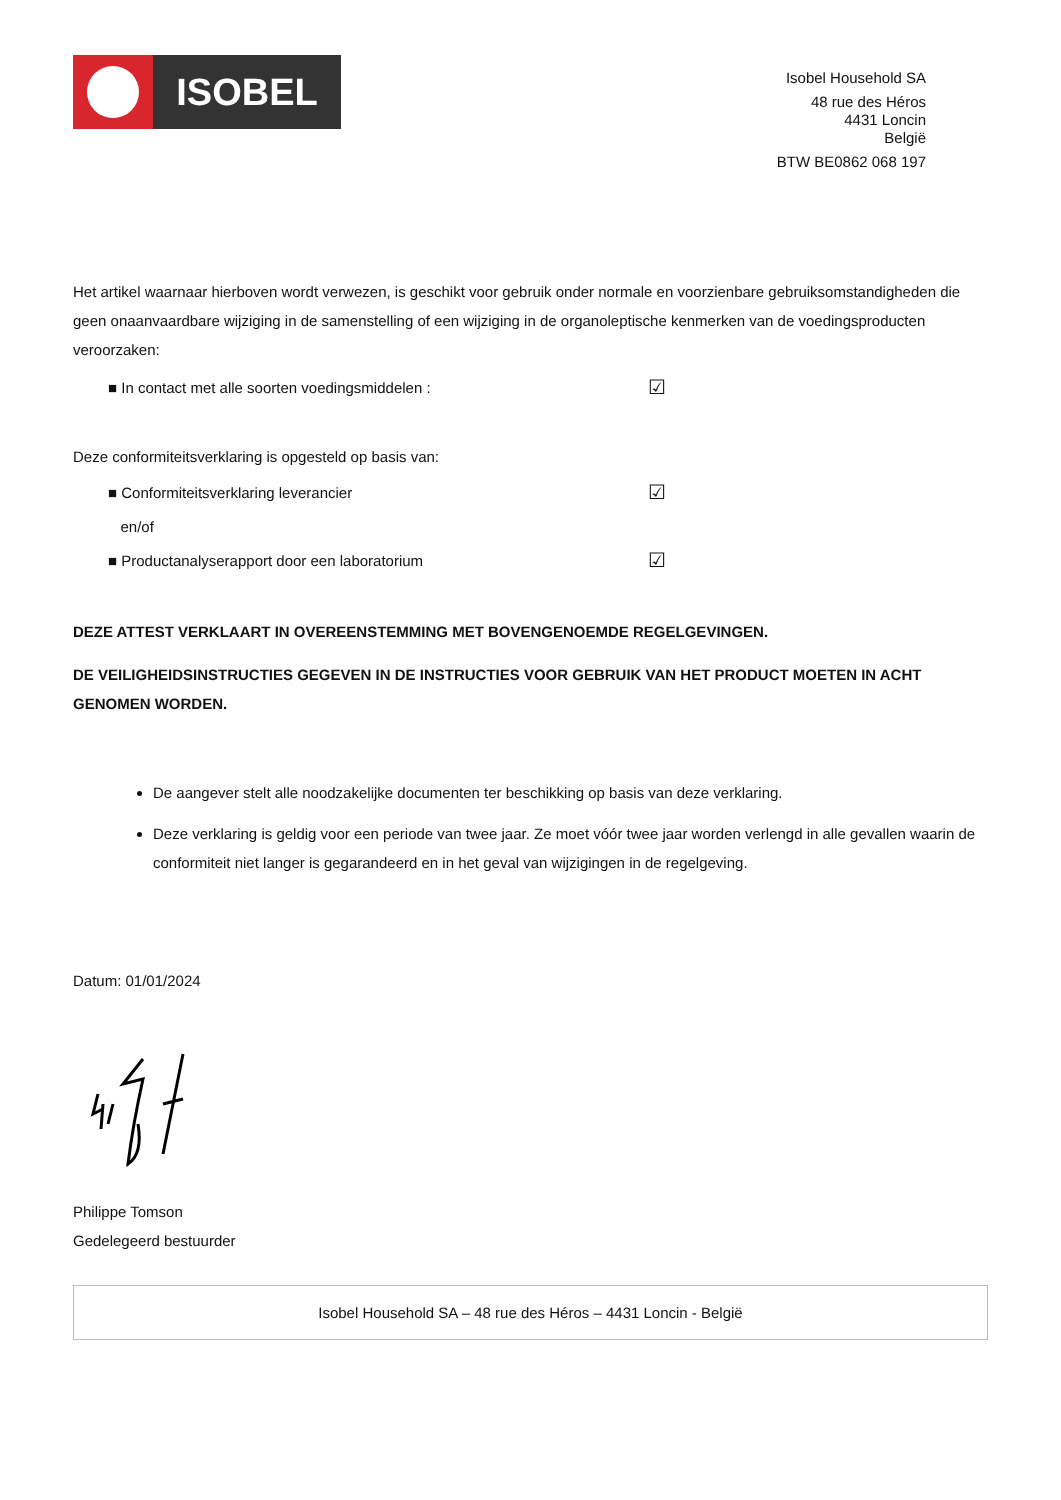ISOBEL
Isobel Household SA
48 rue des Héros
4431 Loncin
België
BTW BE0862 068 197
Het artikel waarnaar hierboven wordt verwezen, is geschikt voor gebruik onder normale en voorzienbare gebruiksomstandigheden die geen onaanvaardbare wijziging in de samenstelling of een wijziging in de organoleptische kenmerken van de voedingsproducten veroorzaken:
■ In contact met alle soorten voedingsmiddelen : ☑
Deze conformiteitsverklaring is opgesteld op basis van:
■ Conformiteitsverklaring leverancier ☑
en/of
■ Productanalyserapport door een laboratorium ☑
DEZE ATTEST VERKLAART IN OVEREENSTEMMING MET BOVENGENOEMDE REGELGEVINGEN.
DE VEILIGHEIDSINSTRUCTIES GEGEVEN IN DE INSTRUCTIES VOOR GEBRUIK VAN HET PRODUCT MOETEN IN ACHT GENOMEN WORDEN.
De aangever stelt alle noodzakelijke documenten ter beschikking op basis van deze verklaring.
Deze verklaring is geldig voor een periode van twee jaar. Ze moet vóór twee jaar worden verlengd in alle gevallen waarin de conformiteit niet langer is gegarandeerd en in het geval van wijzigingen in de regelgeving.
Datum: 01/01/2024
Philippe Tomson
Gedelegeerd bestuurder
Isobel Household SA – 48 rue des Héros – 4431 Loncin - België